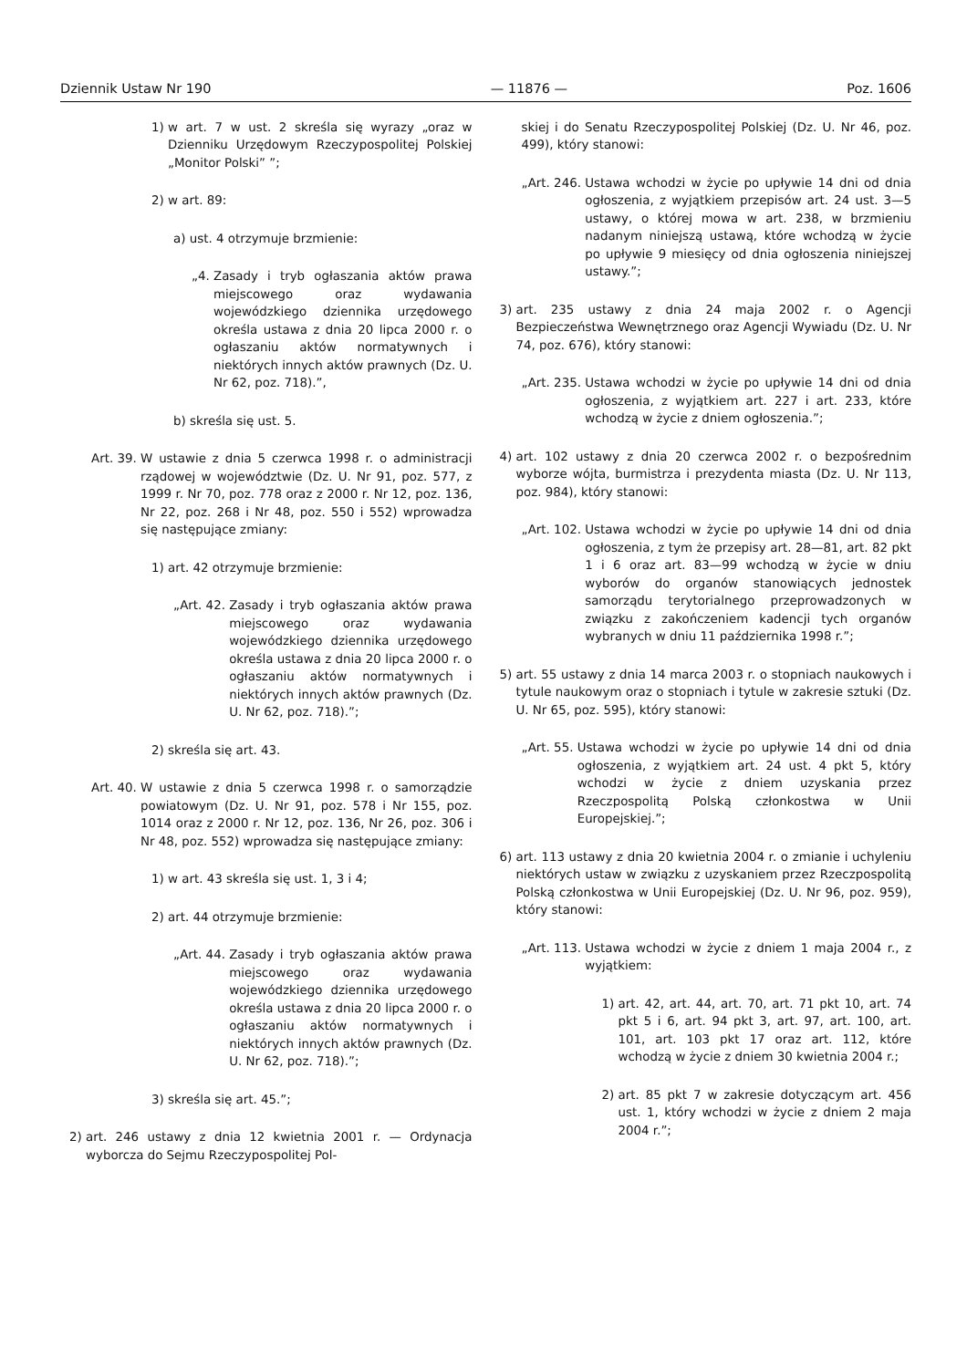Dziennik Ustaw Nr 190 — 11876 — Poz. 1606
1) w art. 7 w ust. 2 skreśla się wyrazy „oraz w Dzienniku Urzędowym Rzeczypospolitej Polskiej „Monitor Polski” ”;
2) w art. 89:
a) ust. 4 otrzymuje brzmienie:
„4. Zasady i tryb ogłaszania aktów prawa miejscowego oraz wydawania wojewódzkiego dziennika urzędowego określa ustawa z dnia 20 lipca 2000 r. o ogłaszaniu aktów normatywnych i niektórych innych aktów prawnych (Dz. U. Nr 62, poz. 718).”,
b) skreśla się ust. 5.
Art. 39. W ustawie z dnia 5 czerwca 1998 r. o administracji rządowej w województwie (Dz. U. Nr 91, poz. 577, z 1999 r. Nr 70, poz. 778 oraz z 2000 r. Nr 12, poz. 136, Nr 22, poz. 268 i Nr 48, poz. 550 i 552) wprowadza się następujące zmiany:
1) art. 42 otrzymuje brzmienie:
„Art. 42. Zasady i tryb ogłaszania aktów prawa miejscowego oraz wydawania wojewódzkiego dziennika urzędowego określa ustawa z dnia 20 lipca 2000 r. o ogłaszaniu aktów normatywnych i niektórych innych aktów prawnych (Dz. U. Nr 62, poz. 718).”;
2) skreśla się art. 43.
Art. 40. W ustawie z dnia 5 czerwca 1998 r. o samorządzie powiatowym (Dz. U. Nr 91, poz. 578 i Nr 155, poz. 1014 oraz z 2000 r. Nr 12, poz. 136, Nr 26, poz. 306 i Nr 48, poz. 552) wprowadza się następujące zmiany:
1) w art. 43 skreśla się ust. 1, 3 i 4;
2) art. 44 otrzymuje brzmienie:
„Art. 44. Zasady i tryb ogłaszania aktów prawa miejscowego oraz wydawania wojewódzkiego dziennika urzędowego określa ustawa z dnia 20 lipca 2000 r. o ogłaszaniu aktów normatywnych i niektórych innych aktów prawnych (Dz. U. Nr 62, poz. 718).”;
3) skreśla się art. 45.”;
2) art. 246 ustawy z dnia 12 kwietnia 2001 r. — Ordynacja wyborcza do Sejmu Rzeczypospolitej Pol-
skiej i do Senatu Rzeczypospolitej Polskiej (Dz. U. Nr 46, poz. 499), który stanowi:
„Art. 246. Ustawa wchodzi w życie po upływie 14 dni od dnia ogłoszenia, z wyjątkiem przepisów art. 24 ust. 3—5 ustawy, o której mowa w art. 238, w brzmieniu nadanym niniejszą ustawą, które wchodzą w życie po upływie 9 miesięcy od dnia ogłoszenia niniejszej ustawy.”;
3) art. 235 ustawy z dnia 24 maja 2002 r. o Agencji Bezpieczeństwa Wewnętrznego oraz Agencji Wywiadu (Dz. U. Nr 74, poz. 676), który stanowi:
„Art. 235. Ustawa wchodzi w życie po upływie 14 dni od dnia ogłoszenia, z wyjątkiem art. 227 i art. 233, które wchodzą w życie z dniem ogłoszenia.”;
4) art. 102 ustawy z dnia 20 czerwca 2002 r. o bezpośrednim wyborze wójta, burmistrza i prezydenta miasta (Dz. U. Nr 113, poz. 984), który stanowi:
„Art. 102. Ustawa wchodzi w życie po upływie 14 dni od dnia ogłoszenia, z tym że przepisy art. 28—81, art. 82 pkt 1 i 6 oraz art. 83—99 wchodzą w życie w dniu wyborów do organów stanowiących jednostek samorządu terytorialnego przeprowadzonych w związku z zakończeniem kadencji tych organów wybranych w dniu 11 października 1998 r.”;
5) art. 55 ustawy z dnia 14 marca 2003 r. o stopniach naukowych i tytule naukowym oraz o stopniach i tytule w zakresie sztuki (Dz. U. Nr 65, poz. 595), który stanowi:
„Art. 55. Ustawa wchodzi w życie po upływie 14 dni od dnia ogłoszenia, z wyjątkiem art. 24 ust. 4 pkt 5, który wchodzi w życie z dniem uzyskania przez Rzeczpospolitą Polską członkostwa w Unii Europejskiej.”;
6) art. 113 ustawy z dnia 20 kwietnia 2004 r. o zmianie i uchyleniu niektórych ustaw w związku z uzyskaniem przez Rzeczpospolitą Polską członkostwa w Unii Europejskiej (Dz. U. Nr 96, poz. 959), który stanowi:
„Art. 113. Ustawa wchodzi w życie z dniem 1 maja 2004 r., z wyjątkiem:
1) art. 42, art. 44, art. 70, art. 71 pkt 10, art. 74 pkt 5 i 6, art. 94 pkt 3, art. 97, art. 100, art. 101, art. 103 pkt 17 oraz art. 112, które wchodzą w życie z dniem 30 kwietnia 2004 r.;
2) art. 85 pkt 7 w zakresie dotyczącym art. 456 ust. 1, który wchodzi w życie z dniem 2 maja 2004 r.”;